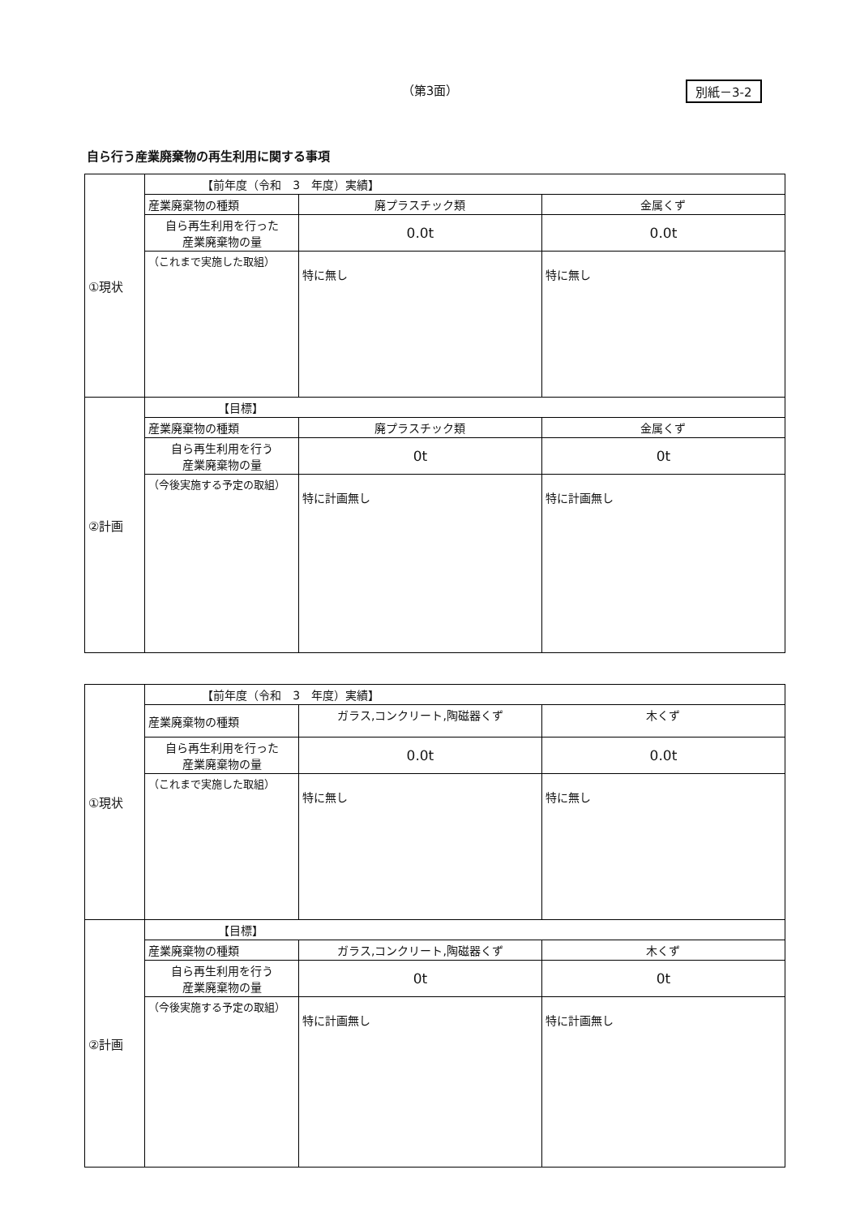（第3面） 別紙－3-2
自ら行う産業廃棄物の再生利用に関する事項
| ①現状 | 【前年度（令和 3 年度）実績】 | | |
| | 産業廃棄物の種類 | 廃プラスチック類 | 金属くず |
| | 自ら再生利用を行った 産業廃棄物の量 | 0.0t | 0.0t |
| | （これまで実施した取組） | 特に無し | 特に無し |
| ②計画 | 【目標】 | | |
| | 産業廃棄物の種類 | 廃プラスチック類 | 金属くず |
| | 自ら再生利用を行う 産業廃棄物の量 | 0t | 0t |
| | （今後実施する予定の取組） | 特に計画無し | 特に計画無し |
| ①現状 | 【前年度（令和 3 年度）実績】 | | |
| | 産業廃棄物の種類 | ガラス,コンクリート,陶磁器くず | 木くず |
| | 自ら再生利用を行った 産業廃棄物の量 | 0.0t | 0.0t |
| | （これまで実施した取組） | 特に無し | 特に無し |
| ②計画 | 【目標】 | | |
| | 産業廃棄物の種類 | ガラス,コンクリート,陶磁器くず | 木くず |
| | 自ら再生利用を行う 産業廃棄物の量 | 0t | 0t |
| | （今後実施する予定の取組） | 特に計画無し | 特に計画無し |